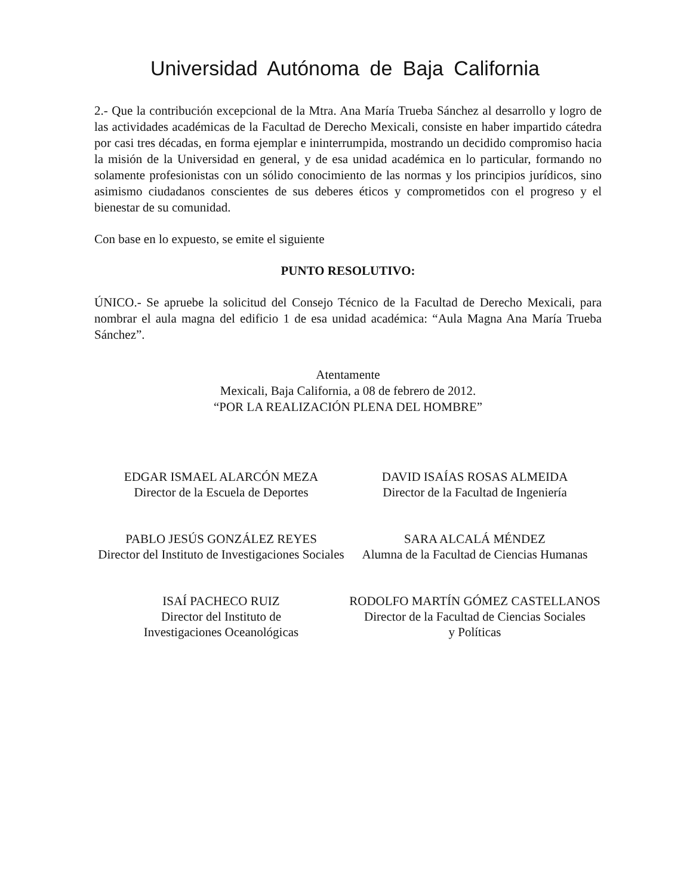Universidad Autónoma de Baja California
2.- Que la contribución excepcional de la Mtra. Ana María Trueba Sánchez al desarrollo y logro de las actividades académicas de la Facultad de Derecho Mexicali, consiste en haber impartido cátedra por casi tres décadas, en forma ejemplar e ininterrumpida, mostrando un decidido compromiso hacia la misión de la Universidad en general, y de esa unidad académica en lo particular, formando no solamente profesionistas con un sólido conocimiento de las normas y los principios jurídicos, sino asimismo ciudadanos conscientes de sus deberes éticos y comprometidos con el progreso y el bienestar de su comunidad.
Con base en lo expuesto, se emite el siguiente
PUNTO RESOLUTIVO:
ÚNICO.- Se apruebe la solicitud del Consejo Técnico de la Facultad de Derecho Mexicali, para nombrar el aula magna del edificio 1 de esa unidad académica: “Aula Magna Ana María Trueba Sánchez”.
Atentamente
Mexicali, Baja California, a 08 de febrero de 2012.
“POR LA REALIZACIÓN PLENA DEL HOMBRE”
EDGAR ISMAEL ALARCÓN MEZA
Director de la Escuela de Deportes
DAVID ISAÍAS ROSAS ALMEIDA
Director de la Facultad de Ingeniería
PABLO JESÚS GONZÁLEZ REYES
Director del Instituto de Investigaciones Sociales
SARA ALCALÁ MÉNDEZ
Alumna de la Facultad de Ciencias Humanas
ISAÍ PACHECO RUIZ
Director del Instituto de
Investigaciones Oceanológicas
RODOLFO MARTÍN GÓMEZ CASTELLANOS
Director de la Facultad de Ciencias Sociales
y Políticas